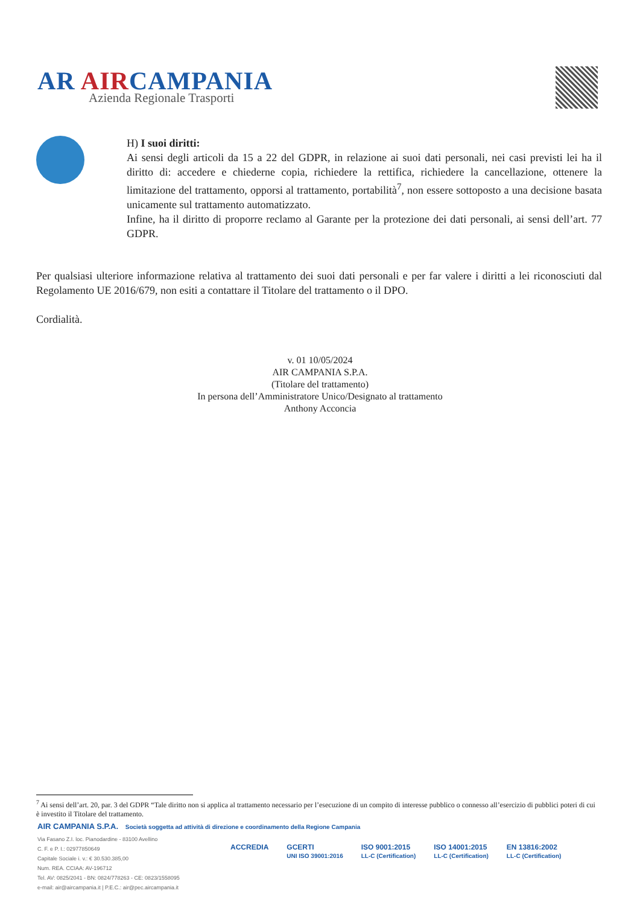AR AIRCAMPANIA
Azienda Regionale Trasporti
H) I suoi diritti:
Ai sensi degli articoli da 15 a 22 del GDPR, in relazione ai suoi dati personali, nei casi previsti lei ha il diritto di: accedere e chiederne copia, richiedere la rettifica, richiedere la cancellazione, ottenere la limitazione del trattamento, opporsi al trattamento, portabilità<sup>7</sup>, non essere sottoposto a una decisione basata unicamente sul trattamento automatizzato.
Infine, ha il diritto di proporre reclamo al Garante per la protezione dei dati personali, ai sensi dell’art. 77 GDPR.
Per qualsiasi ulteriore informazione relativa al trattamento dei suoi dati personali e per far valere i diritti a lei riconosciuti dal Regolamento UE 2016/679, non esiti a contattare il Titolare del trattamento o il DPO.
Cordialità.
v. 01 10/05/2024
AIR CAMPANIA S.P.A.
(Titolare del trattamento)
In persona dell’Amministratore Unico/Designato al trattamento
Anthony Acconcia
<sup>7</sup> Ai sensi dell’art. 20, par. 3 del GDPR “Tale diritto non si applica al trattamento necessario per l’esecuzione di un compito di interesse pubblico o connesso all’esercizio di pubblici poteri di cui è investito il Titolare del trattamento.
AIR CAMPANIA S.P.A. Società soggetta ad attività di direzione e coordinamento della Regione Campania
Via Fasano Z.I. loc. Pianodardine - 83100 Avellino
C. F. e P. I.: 02977850649
Capitale Sociale i. v.: € 30.530.385,00
Num. REA. CCIAA: AV-196712
Tel. AV: 0825/2041 - BN: 0824/778263 - CE: 0823/1558095
e-mail: air@aircampania.it | P.E.C.: air@pec.aircampania.it
ACCREDIA GCERTI
UNI ISO 39001:2016 ISO 9001:2015
LL-C (Certification) ISO 14001:2015
LL-C (Certification) EN 13816:2002
LL-C (Certification)